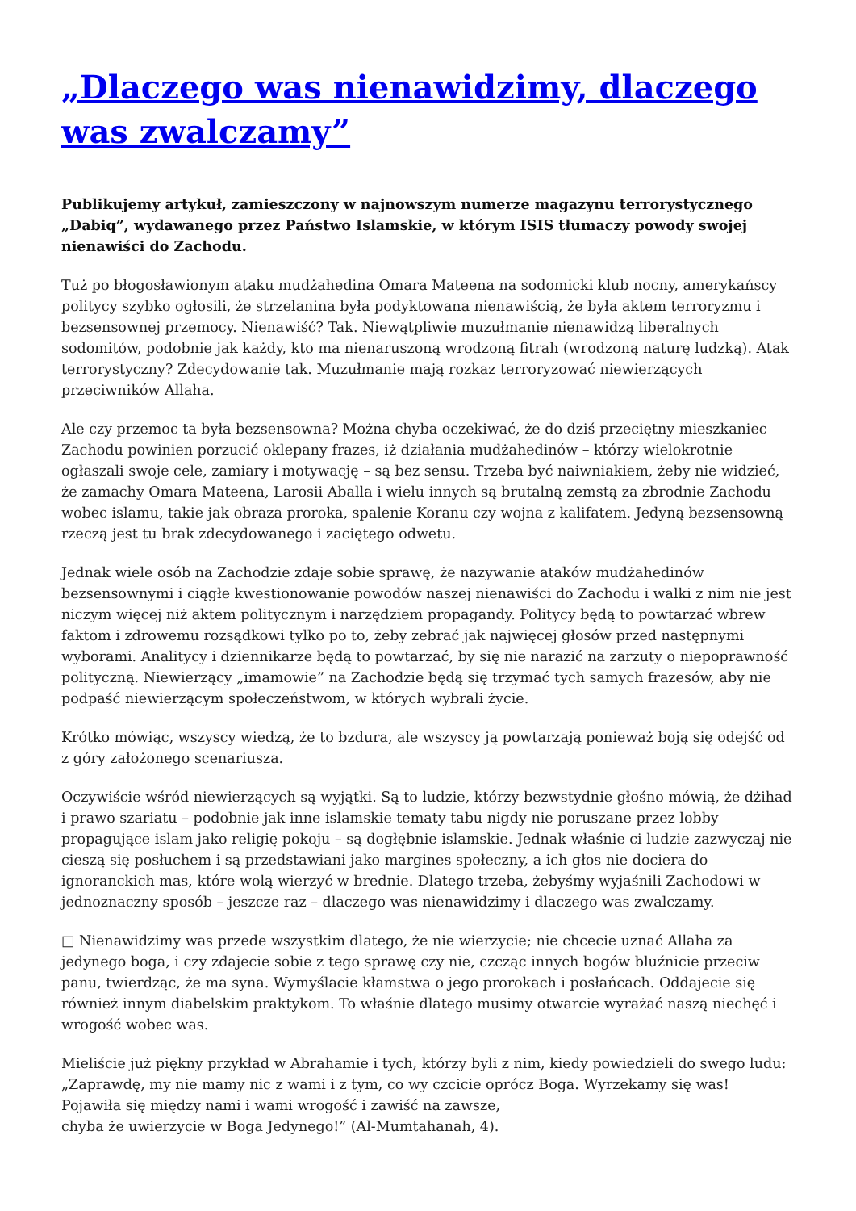„Dlaczego was nienawidzimy, dlaczego was zwalczamy”
Publikujemy artykuł, zamieszczony w najnowszym numerze magazynu terrorystycznego „Dabiq”, wydawanego przez Państwo Islamskie, w którym ISIS tłumaczy powody swojej nienawiści do Zachodu.
Tuż po błogosławionym ataku mudżahedina Omara Mateena na sodomicki klub nocny, amerykańscy politycy szybko ogłosili, że strzelanina była podyktowana nienawiścią, że była aktem terroryzmu i bezsensownej przemocy. Nienawiść? Tak. Niewątpliwie muzułmanie nienawidzą liberalnych sodomitów, podobnie jak każdy, kto ma nienaruszoną wrodzoną fitrah (wrodzoną naturę ludzką). Atak terrorystyczny? Zdecydowanie tak. Muzułmanie mają rozkaz terroryzować niewierzących przeciwników Allaha.
Ale czy przemoc ta była bezsensowna? Można chyba oczekiwać, że do dziś przeciętny mieszkaniec Zachodu powinien porzucić oklepany frazes, iż działania mudżahedinów – którzy wielokrotnie ogłaszali swoje cele, zamiary i motywację – są bez sensu. Trzeba być naiwniakiem, żeby nie widzieć, że zamachy Omara Mateena, Larosii Aballa i wielu innych są brutalną zemstą za zbrodnie Zachodu wobec islamu, takie jak obraza proroka, spalenie Koranu czy wojna z kalifatem. Jedyną bezsensowną rzeczą jest tu brak zdecydowanego i zaciętego odwetu.
Jednak wiele osób na Zachodzie zdaje sobie sprawę, że nazywanie ataków mudżahedinów bezsensownymi i ciągłe kwestionowanie powodów naszej nienawiści do Zachodu i walki z nim nie jest niczym więcej niż aktem politycznym i narzędziem propagandy. Politycy będą to powtarzać wbrew faktom i zdrowemu rozsądkowi tylko po to, żeby zebrać jak najwięcej głosów przed następnymi wyborami. Analitycy i dziennikarze będą to powtarzać, by się nie narazić na zarzuty o niepoprawność polityczną. Niewierzący „imamowie” na Zachodzie będą się trzymać tych samych frazesów, aby nie podpaść niewierzącym społeczeństwom, w których wybrali życie.
Krótko mówiąc, wszyscy wiedzą, że to bzdura, ale wszyscy ją powtarzają ponieważ boją się odejść od z góry założonego scenariusza.
Oczywiście wśród niewierzących są wyjątki. Są to ludzie, którzy bezwstydnie głośno mówią, że dżihad i prawo szariatu – podobnie jak inne islamskie tematy tabu nigdy nie poruszane przez lobby propagujące islam jako religię pokoju – są dogłębnie islamskie. Jednak właśnie ci ludzie zazwyczaj nie cieszą się posłuchem i są przedstawiani jako margines społeczny, a ich głos nie dociera do ignoranckich mas, które wolą wierzyć w brednie. Dlatego trzeba, żebyśmy wyjaśnili Zachodowi w jednoznaczny sposób – jeszcze raz – dlaczego was nienawidzimy i dlaczego was zwalczamy.
□ Nienawidzimy was przede wszystkim dlatego, że nie wierzycie; nie chcecie uznać Allaha za jedynego boga, i czy zdajecie sobie z tego sprawę czy nie, czcząc innych bogów bluźnicie przeciw panu, twierdząc, że ma syna. Wymyślacie kłamstwa o jego prorokach i posłańcach. Oddajecie się również innym diabelskim praktykom. To właśnie dlatego musimy otwarcie wyrażać naszą niechęć i wrogość wobec was.
Mieliście już piękny przykład w Abrahamie i tych, którzy byli z nim, kiedy powiedzieli do swego ludu: „Zaprawdę, my nie mamy nic z wami i z tym, co wy czcicie oprócz Boga. Wyrzekamy się was!
Pojawiła się między nami i wami wrogość i zawiść na zawsze,
chyba że uwierzycie w Boga Jedynego!” (Al-Mumtahanah, 4).